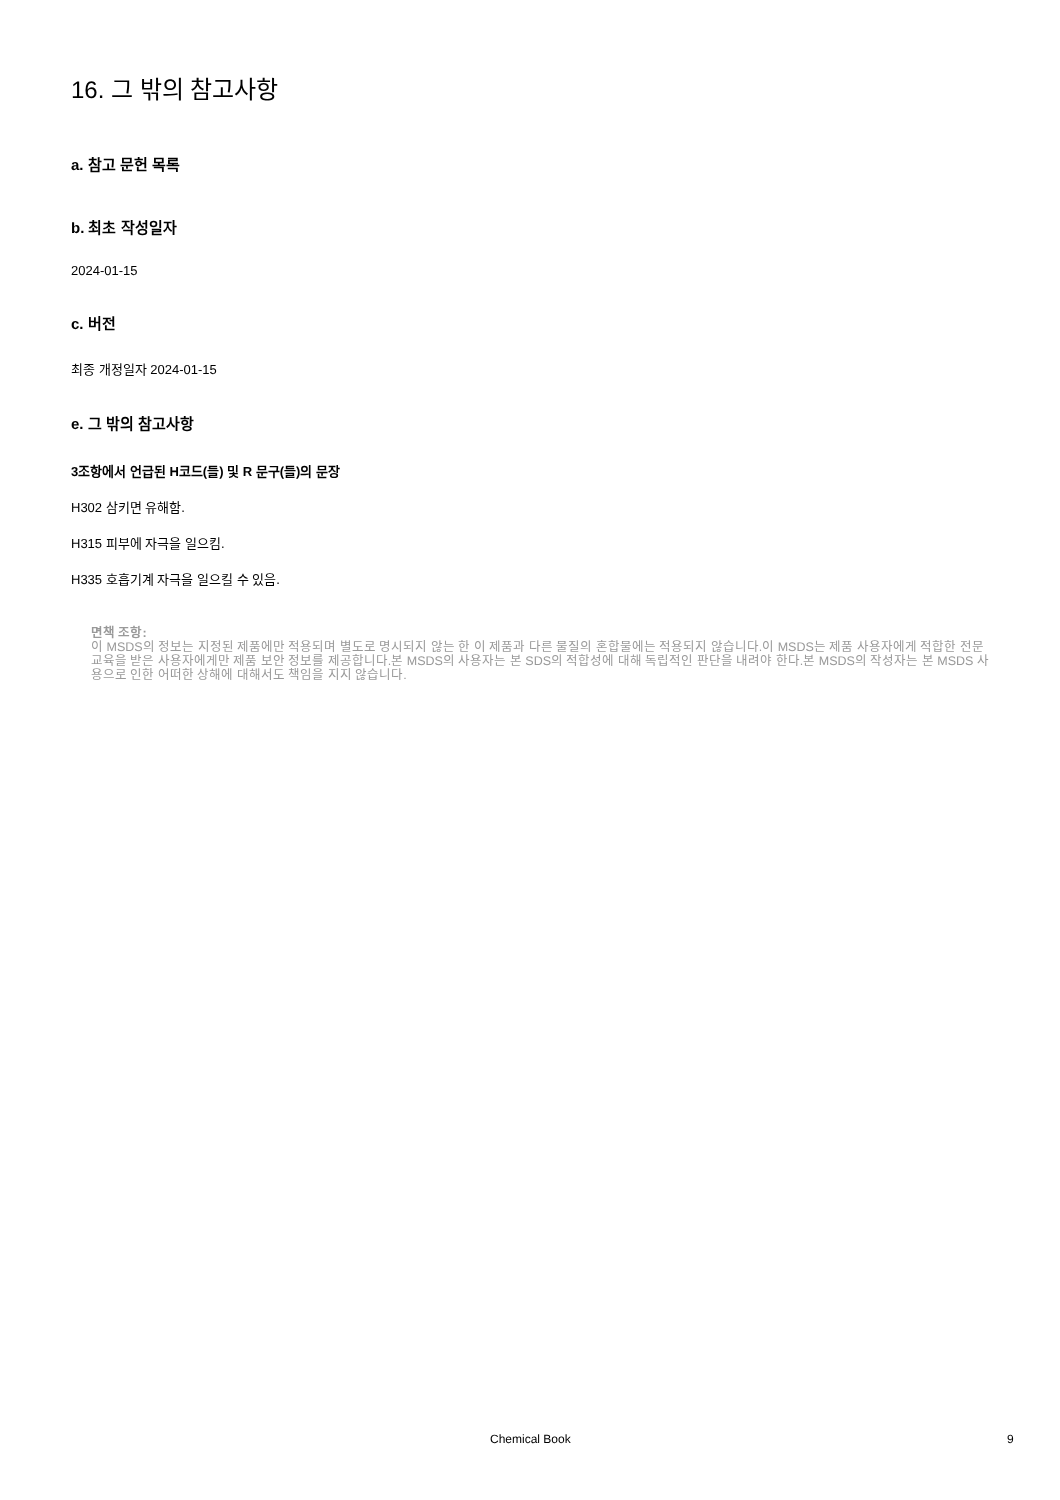16. 그 밖의 참고사항
a. 참고 문헌 목록
b. 최초 작성일자
2024-01-15
c. 버전
최종 개정일자 2024-01-15
e. 그 밖의 참고사항
3조항에서 언급된 H코드(들) 및 R 문구(들)의 문장
H302 삼키면 유해함.
H315 피부에 자극을 일으킴.
H335 호흡기계 자극을 일으킬 수 있음.
면책 조항:
이 MSDS의 정보는 지정된 제품에만 적용되며 별도로 명시되지 않는 한 이 제품과 다른 물질의 혼합물에는 적용되지 않습니다.이 MSDS는 제품 사용자에게 적합한 전문 교육을 받은 사용자에게만 제품 보안 정보를 제공합니다.본 MSDS의 사용자는 본 SDS의 적합성에 대해 독립적인 판단을 내려야 한다.본 MSDS의 작성자는 본 MSDS 사용으로 인한 어떠한 상해에 대해서도 책임을 지지 않습니다.
Chemical Book 9